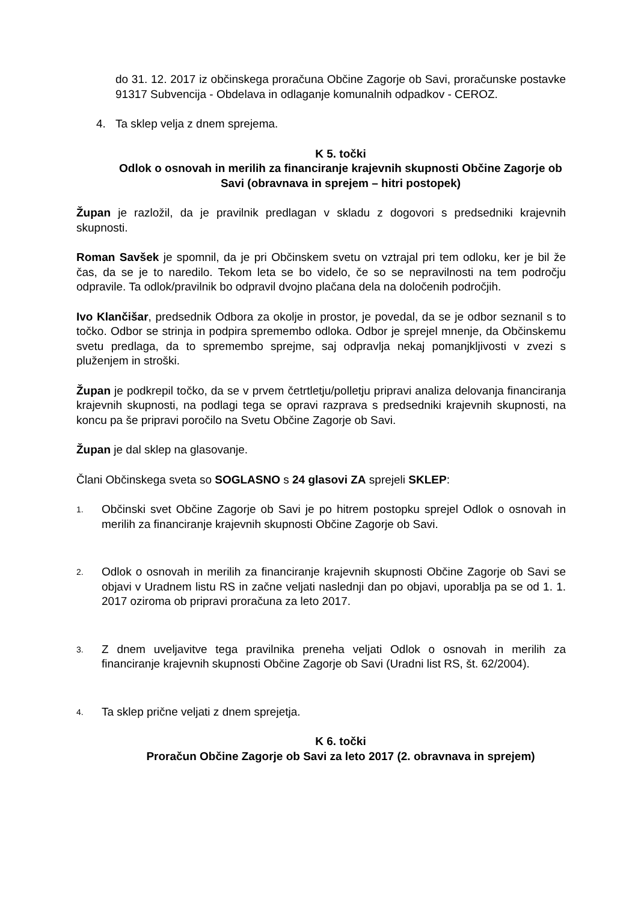do 31. 12. 2017 iz občinskega proračuna Občine Zagorje ob Savi, proračunske postavke 91317 Subvencija - Obdelava in odlaganje komunalnih odpadkov - CEROZ.
4. Ta sklep velja z dnem sprejema.
K 5. točki
Odlok o osnovah in merilih za financiranje krajevnih skupnosti Občine Zagorje ob Savi (obravnava in sprejem – hitri postopek)
Župan je razložil, da je pravilnik predlagan v skladu z dogovori s predsedniki krajevnih skupnosti.
Roman Savšek je spomnil, da je pri Občinskem svetu on vztrajal pri tem odloku, ker je bil že čas, da se je to naredilo. Tekom leta se bo videlo, če so se nepravilnosti na tem področju odpravile. Ta odlok/pravilnik bo odpravil dvojno plačana dela na določenih področjih.
Ivo Klančišar, predsednik Odbora za okolje in prostor, je povedal, da se je odbor seznanil s to točko. Odbor se strinja in podpira spremembo odloka. Odbor je sprejel mnenje, da Občinskemu svetu predlaga, da to spremembo sprejme, saj odpravlja nekaj pomanjkljivosti v zvezi s pluženjem in stroški.
Župan je podkrepil točko, da se v prvem četrtletju/polletju pripravi analiza delovanja financiranja krajevnih skupnosti, na podlagi tega se opravi razprava s predsedniki krajevnih skupnosti, na koncu pa še pripravi poročilo na Svetu Občine Zagorje ob Savi.
Župan je dal sklep na glasovanje.
Člani Občinskega sveta so SOGLASNO s 24 glasovi ZA sprejeli SKLEP:
1. Občinski svet Občine Zagorje ob Savi je po hitrem postopku sprejel Odlok o osnovah in merilih za financiranje krajevnih skupnosti Občine Zagorje ob Savi.
2. Odlok o osnovah in merilih za financiranje krajevnih skupnosti Občine Zagorje ob Savi se objavi v Uradnem listu RS in začne veljati naslednji dan po objavi, uporablja pa se od 1. 1. 2017 oziroma ob pripravi proračuna za leto 2017.
3. Z dnem uveljavitve tega pravilnika preneha veljati Odlok o osnovah in merilih za financiranje krajevnih skupnosti Občine Zagorje ob Savi (Uradni list RS, št. 62/2004).
4. Ta sklep prične veljati z dnem sprejetja.
K 6. točki
Proračun Občine Zagorje ob Savi za leto 2017 (2. obravnava in sprejem)